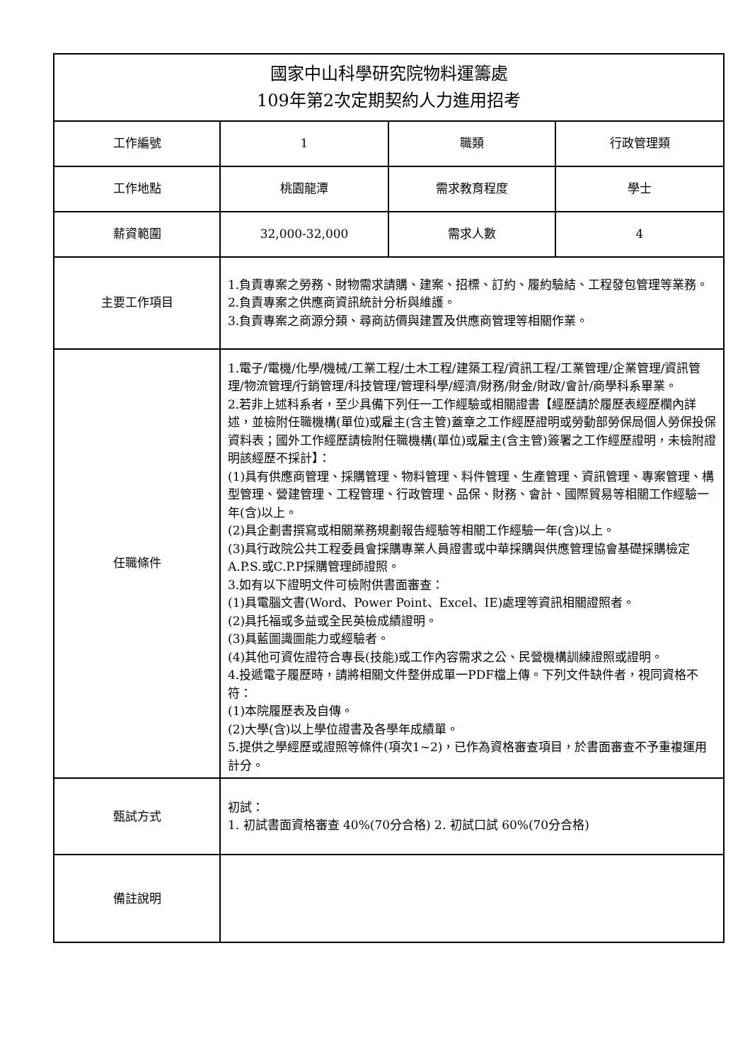| 國家中山科學研究院物料運籌處 109年第2次定期契約人力進用招考 | | | |
| 工作編號 | 1 | 職類 | 行政管理類 |
| 工作地點 | 桃園龍潭 | 需求教育程度 | 學士 |
| 薪資範圍 | 32,000-32,000 | 需求人數 | 4 |
| 主要工作項目 | 1.負責專案之勞務、財物需求請購、建案、招標、訂約、履約驗結、工程發包管理等業務。 2.負責專案之供應商資訊統計分析與維護。 3.負責專案之商源分類、尋商訪價與建置及供應商管理等相關作業。 | | |
| 任職條件 | 1.電子/電機/化學/機械/工業工程/土木工程/建築工程/資訊工程/工業管理/企業管理/資訊管理/物流管理/行銷管理/科技管理/管理科學/經濟/財務/財金/財政/會計/商學科系畢業。 2.若非上述科系者，至少具備下列任一工作經驗或相關證書【經歷請於履歷表經歷欄內詳述，並檢附任職機構(單位)或雇主(含主管)蓋章之工作經歷證明或勞動部勞保局個人勞保投保資料表；國外工作經歷請檢附任職機構(單位)或雇主(含主管)簽署之工作經歷證明，未檢附證明該經歷不採計】： (1)具有供應商管理、採購管理、物料管理、料件管理、生產管理、資訊管理、專案管理、構型管理、營建管理、工程管理、行政管理、品保、財務、會計、國際貿易等相關工作經驗一年(含)以上。 (2)具企劃書撰寫或相關業務規劃報告經驗等相關工作經驗一年(含)以上。 (3)具行政院公共工程委員會採購專業人員證書或中華採購與供應管理協會基礎採購檢定A.P.S.或C.P.P採購管理師證照。 3.如有以下證明文件可檢附供書面審查： (1)具電腦文書(Word、Power Point、Excel、IE)處理等資訊相關證照者。 (2)具托福或多益或全民英檢成績證明。 (3)具藍圖識圖能力或經驗者。 (4)其他可資佐證符合專長(技能)或工作內容需求之公、民營機構訓練證照或證明。 4.投遞電子履歷時，請將相關文件整併成單一PDF檔上傳。下列文件缺件者，視同資格不符： (1)本院履歷表及自傳。 (2)大學(含)以上學位證書及各學年成績單。 5.提供之學經歷或證照等條件(項次1~2)，已作為資格審查項目，於書面審查不予重複運用計分。 | | |
| 甄試方式 | 初試： 1. 初試書面資格審查 40%(70分合格) 2. 初試口試 60%(70分合格) | | |
| 備註說明 | | | |